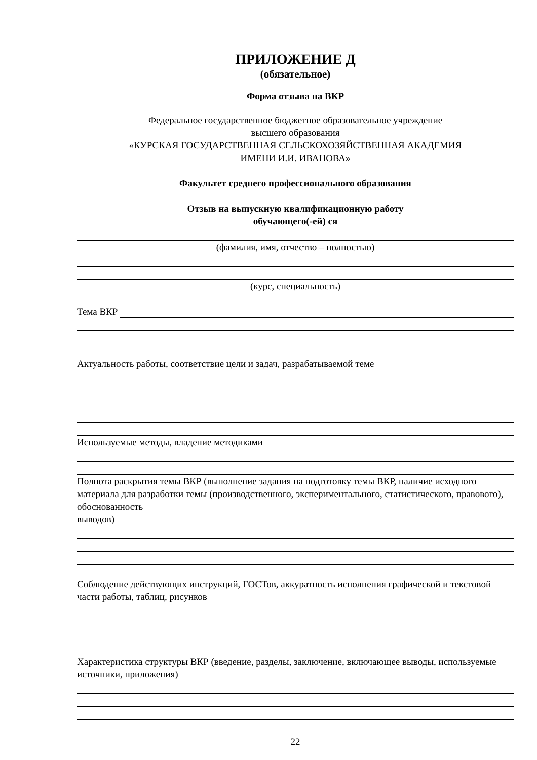ПРИЛОЖЕНИЕ Д
(обязательное)
Форма отзыва на ВКР
Федеральное государственное бюджетное образовательное учреждение
высшего образования
«КУРСКАЯ ГОСУДАРСТВЕННАЯ СЕЛЬСКОХОЗЯЙСТВЕННАЯ АКАДЕМИЯ
ИМЕНИ И.И. ИВАНОВА»
Факультет среднего профессионального образования
Отзыв на выпускную квалификационную работу
обучающего(-ей) ся
(фамилия, имя, отчество – полностью)
(курс, специальность)
Тема ВКР
Актуальность работы, соответствие цели и задач, разрабатываемой теме
Используемые методы, владение методиками
Полнота раскрытия темы ВКР (выполнение задания на подготовку темы ВКР, наличие исходного материала для разработки темы (производственного, экспериментального, статистического, правового), обоснованность
выводов)
Соблюдение действующих инструкций, ГОСТов, аккуратность исполнения графической и текстовой части работы, таблиц, рисунков
Характеристика структуры ВКР (введение, разделы, заключение, включающее выводы, используемые источники, приложения)
22